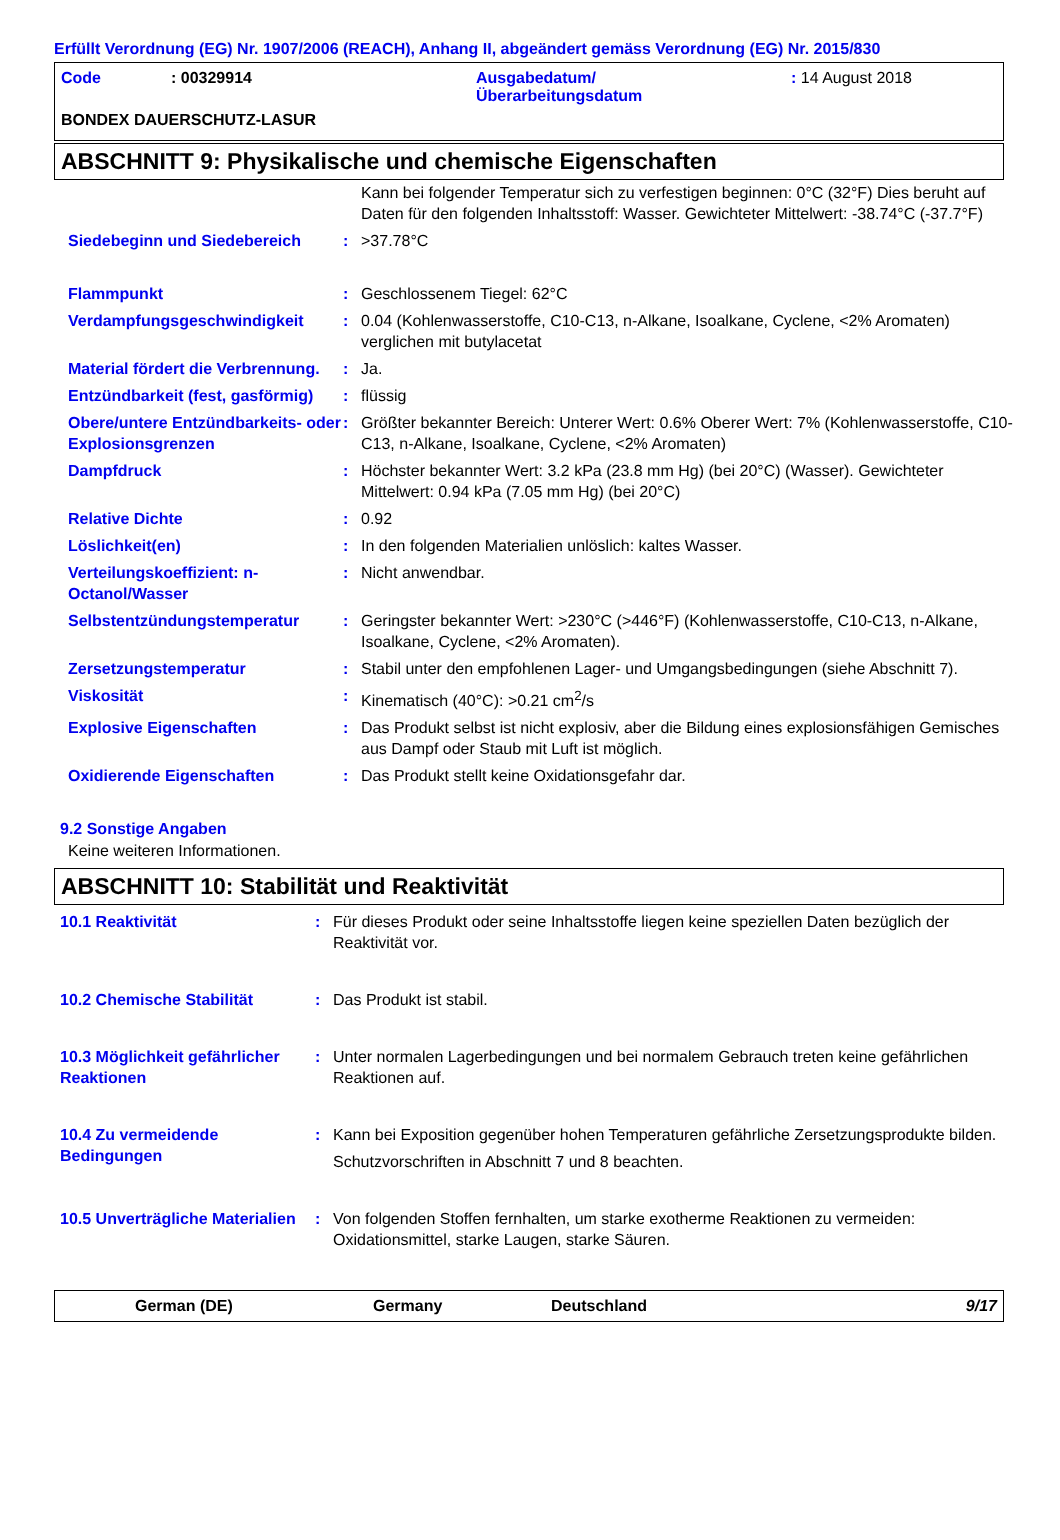Erfüllt Verordnung (EG) Nr. 1907/2006 (REACH), Anhang II, abgeändert gemäss Verordnung (EG) Nr. 2015/830
| Code | : 00329914 | Ausgabedatum/ Überarbeitungsdatum | : 14 August 2018 |
BONDEX DAUERSCHUTZ-LASUR
ABSCHNITT 9: Physikalische und chemische Eigenschaften
| | | Kann bei folgender Temperatur sich zu verfestigen beginnen: 0°C (32°F) Dies beruht auf Daten für den folgenden Inhaltsstoff: Wasser. Gewichteter Mittelwert: -38.74°C (-37.7°F) |
| Siedebeginn und Siedebereich | : | >37.78°C |
| Flammpunkt | : | Geschlossenem Tiegel: 62°C |
| Verdampfungsgeschwindigkeit | : | 0.04 (Kohlenwasserstoffe, C10-C13, n-Alkane, Isoalkane, Cyclene, <2% Aromaten) verglichen mit butylacetat |
| Material fördert die Verbrennung. | : | Ja. |
| Entzündbarkeit (fest, gasförmig) | : | flüssig |
| Obere/untere Entzündbarkeits- oder Explosionsgrenzen | : | Größter bekannter Bereich: Unterer Wert: 0.6% Oberer Wert: 7% (Kohlenwasserstoffe, C10-C13, n-Alkane, Isoalkane, Cyclene, <2% Aromaten) |
| Dampfdruck | : | Höchster bekannter Wert: 3.2 kPa (23.8 mm Hg) (bei 20°C) (Wasser). Gewichteter Mittelwert: 0.94 kPa (7.05 mm Hg) (bei 20°C) |
| Relative Dichte | : | 0.92 |
| Löslichkeit(en) | : | In den folgenden Materialien unlöslich: kaltes Wasser. |
| Verteilungskoeffizient: n-Octanol/Wasser | : | Nicht anwendbar. |
| Selbstentzündungstemperatur | : | Geringster bekannter Wert: >230°C (>446°F) (Kohlenwasserstoffe, C10-C13, n-Alkane, Isoalkane, Cyclene, <2% Aromaten). |
| Zersetzungstemperatur | : | Stabil unter den empfohlenen Lager- und Umgangsbedingungen (siehe Abschnitt 7). |
| Viskosität | : | Kinematisch (40°C): >0.21 cm<sup>2</sup>/s |
| Explosive Eigenschaften | : | Das Produkt selbst ist nicht explosiv, aber die Bildung eines explosionsfähigen Gemisches aus Dampf oder Staub mit Luft ist möglich. |
| Oxidierende Eigenschaften | : | Das Produkt stellt keine Oxidationsgefahr dar. |
9.2 Sonstige Angaben
Keine weiteren Informationen.
ABSCHNITT 10: Stabilität und Reaktivität
| 10.1 Reaktivität | : | Für dieses Produkt oder seine Inhaltsstoffe liegen keine speziellen Daten bezüglich der Reaktivität vor. |
| 10.2 Chemische Stabilität | : | Das Produkt ist stabil. |
| 10.3 Möglichkeit gefährlicher Reaktionen | : | Unter normalen Lagerbedingungen und bei normalem Gebrauch treten keine gefährlichen Reaktionen auf. |
| 10.4 Zu vermeidende Bedingungen | : | Kann bei Exposition gegenüber hohen Temperaturen gefährliche Zersetzungsprodukte bilden. Schutzvorschriften in Abschnitt 7 und 8 beachten. |
| 10.5 Unverträgliche Materialien | : | Von folgenden Stoffen fernhalten, um starke exotherme Reaktionen zu vermeiden: Oxidationsmittel, starke Laugen, starke Säuren. |
German (DE) Germany Deutschland 9/17